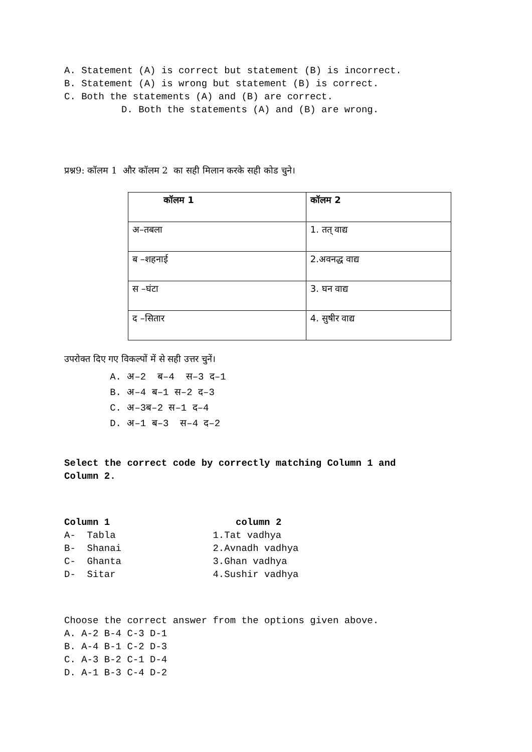A. Statement (A) is correct but statement (B) is incorrect.
B. Statement (A) is wrong but statement (B) is correct.
C. Both the statements (A) and (B) are correct.
D. Both the statements (A) and (B) are wrong.
प्रश्न9: कॉलम 1 और कॉलम 2 का सही मिलान करके सही कोड चुने।
| कॉलम 1 | कॉलम 2 |
| --- | --- |
| अ–तबला | 1. तत् वाद्य |
| ब –शहनाई | 2.अवनद्ध वाद्य |
| स –घंटा | 3. घन वाद्य |
| द –सितार | 4. सुषीर वाद्य |
उपरोक्त दिए गए विकल्पों में से सही उत्तर चुनें।
A. अ–2 ब–4 स–3 द–1
B. अ–4 ब–1 स–2 द–3
C. अ–3ब–2 स–1 द–4
D. अ–1 ब–3 स–4 द–2
Select the correct code by correctly matching Column 1 and
Column 2.
Column 1 column 2
A- Tabla 1.Tat vadhya
B- Shanai 2.Avnadh vadhya
C- Ghanta 3.Ghan vadhya
D- Sitar 4.Sushir vadhya
Choose the correct answer from the options given above.
A. A-2 B-4 C-3 D-1
B. A-4 B-1 C-2 D-3
C. A-3 B-2 C-1 D-4
D. A-1 B-3 C-4 D-2